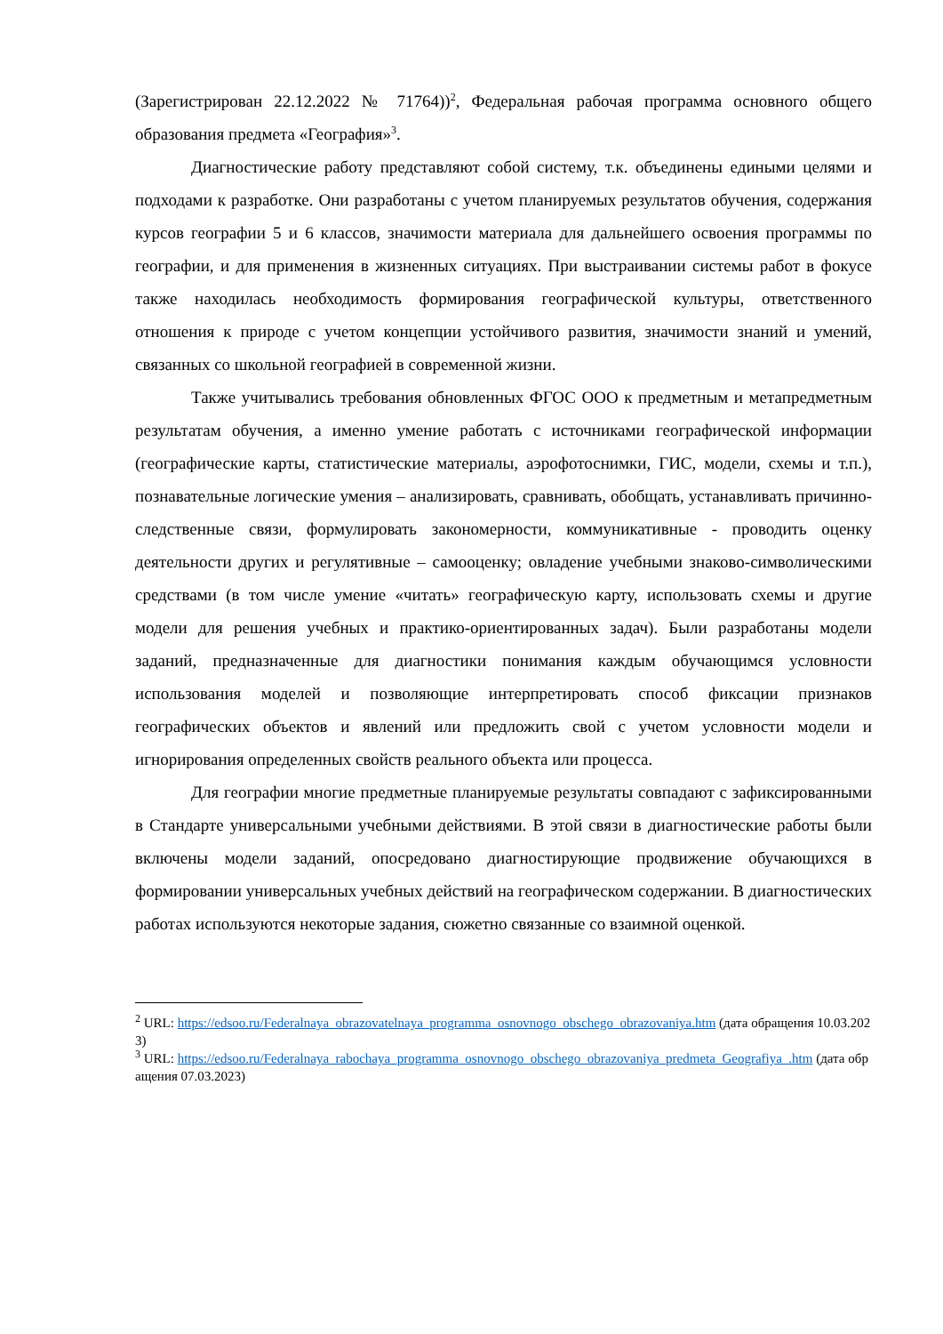(Зарегистрирован 22.12.2022 № 71764))<sup>2</sup>, Федеральная рабочая программа основного общего образования предмета «География»<sup>3</sup>.
Диагностические работу представляют собой систему, т.к. объединены едиными целями и подходами к разработке. Они разработаны с учетом планируемых результатов обучения, содержания курсов географии 5 и 6 классов, значимости материала для дальнейшего освоения программы по географии, и для применения в жизненных ситуациях. При выстраивании системы работ в фокусе также находилась необходимость формирования географической культуры, ответственного отношения к природе с учетом концепции устойчивого развития, значимости знаний и умений, связанных со школьной географией в современной жизни.
Также учитывались требования обновленных ФГОС ООО к предметным и метапредметным результатам обучения, а именно умение работать с источниками географической информации (географические карты, статистические материалы, аэрофотоснимки, ГИС, модели, схемы и т.п.), познавательные логические умения – анализировать, сравнивать, обобщать, устанавливать причинно-следственные связи, формулировать закономерности, коммуникативные - проводить оценку деятельности других и регулятивные – самооценку; овладение учебными знаково-символическими средствами (в том числе умение «читать» географическую карту, использовать схемы и другие модели для решения учебных и практико-ориентированных задач). Были разработаны модели заданий, предназначенные для диагностики понимания каждым обучающимся условности использования моделей и позволяющие интерпретировать способ фиксации признаков географических объектов и явлений или предложить свой с учетом условности модели и игнорирования определенных свойств реального объекта или процесса.
Для географии многие предметные планируемые результаты совпадают с зафиксированными в Стандарте универсальными учебными действиями. В этой связи в диагностические работы были включены модели заданий, опосредовано диагностирующие продвижение обучающихся в формировании универсальных учебных действий на географическом содержании. В диагностических работах используются некоторые задания, сюжетно связанные со взаимной оценкой.
<sup>2</sup> URL: https://edsoo.ru/Federalnaya_obrazovatelnaya_programma_osnovnogo_obschego_obrazovaniya.htm (дата обращения 10.03.2023)
<sup>3</sup> URL: https://edsoo.ru/Federalnaya_rabochaya_programma_osnovnogo_obschego_obrazovaniya_predmeta_Geografiya_.htm (дата обращения 07.03.2023)